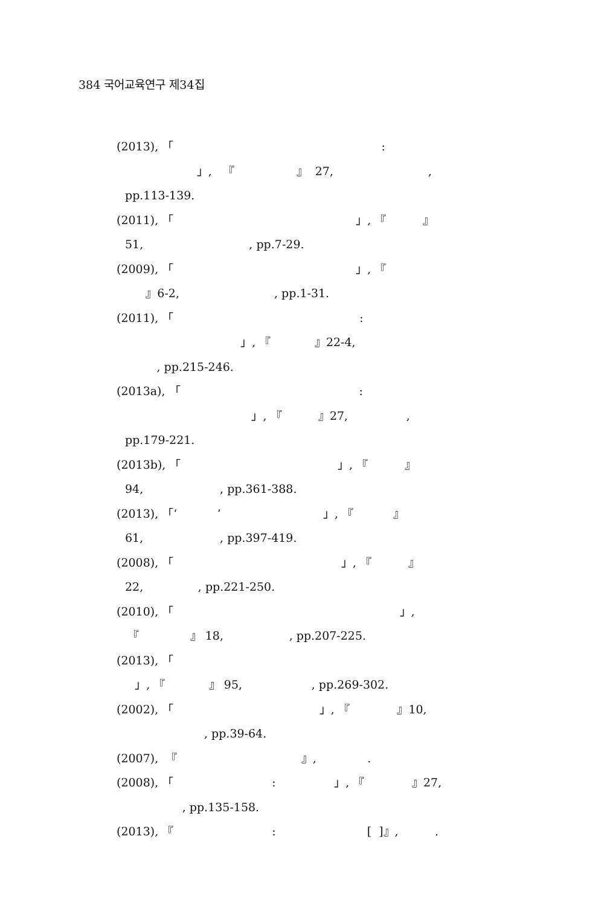384 국어교육연구 제34집
(2013), 「 :
」, 『 』 27, ,
pp.113-139.
(2011), 「 」, 『 』
51, , pp.7-29.
(2009), 「 」, 『
』6-2, , pp.1-31.
(2011), 「 :
」, 『 』22-4,
, pp.215-246.
(2013a), 「 :
」, 『 』27, ,
pp.179-221.
(2013b), 「 」, 『 』
94, , pp.361-388.
(2013), 「‘ ’ 」, 『 』
61, , pp.397-419.
(2008), 「 」, 『 』
22, , pp.221-250.
(2010), 「 」,
『 』 18, , pp.207-225.
(2013), 「
」, 『 』 95, , pp.269-302.
(2002), 「 」, 『 』10,
, pp.39-64.
(2007), 『 』, .
(2008), 「 : 」, 『 』27,
, pp.135-158.
(2013), 『 : [ ]』, .